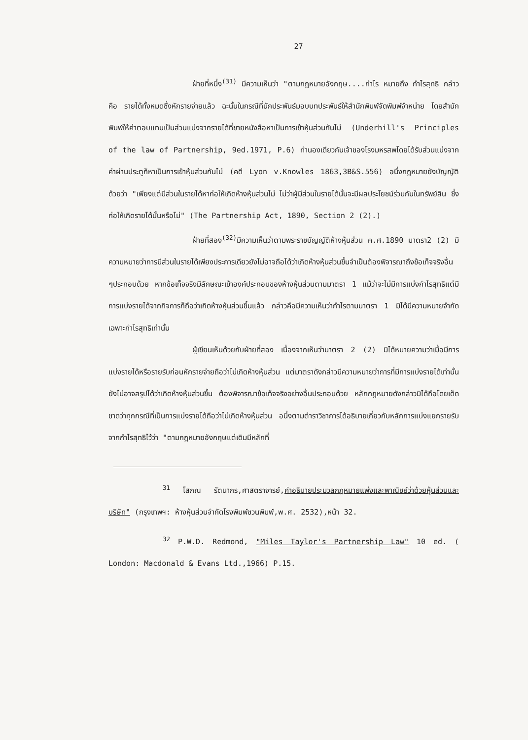27
ฝ่ายที่หนึ่ง<sup>(31)</sup> มีความเห็นว่า "ตามกฎหมายอังกฤษ....กำไร หมายถึง กำไรสุทธิ กล่าวคือ รายได้ทั้งหมดซึ่งหักรายจ่ายแล้ว ฉะนั้นในกรณีที่นักประพันธ์มอบบทประพันธ์ให้สำนักพิมพ์จัดพิมพ์จำหน่าย โดยสำนักพิมพ์ให้ค่าตอบแทนเป็นส่วนแบ่งจากรายได้ที่ขายหนังสือหาเป็นการเข้าหุ้นส่วนกันไม่ (Underhill's Principles of the law of Partnership, 9ed.1971, P.6) ทำนองเดียวกันเจ้าของโรงมหรสพโดยได้รับส่วนแบ่งจากค่าผ่านประตูก็หาเป็นการเข้าหุ้นส่วนกันไม่ (คดี Lyon v.Knowles 1863,3B&S.556) อนึ่งกฎหมายยังบัญญัติด้วยว่า "เพียงแต่มีส่วนในรายได้หาก่อให้เกิดห้างหุ้นส่วนไม่ ไม่ว่าผู้มีส่วนในรายได้นั้นจะมีผลประโยชน์ร่วมกันในทรัพย์สิน ซึ่งก่อให้เกิดรายได้นั้นหรือไม่" (The Partnership Act, 1890, Section 2 (2).)
ฝ่ายที่สอง<sup>(32)</sup>มีความเห็นว่าตามพระราชบัญญัติห้างหุ้นส่วน ค.ศ.1890 มาตรา2 (2) มีความหมายว่าการมีส่วนในรายได้เพียงประการเดียวยังไม่อาจถือได้ว่าเกิดห้างหุ้นส่วนขึ้นจำเป็นต้องพิจารณาถึงข้อเท็จจริงอื่น ๆประกอบด้วย หากข้อเท็จจริงมีลักษณะเข้าองค์ประกอบของห้างหุ้นส่วนตามมาตรา 1 แม้ว่าจะไม่มีการแบ่งกำไรสุทธิแต่มีการแบ่งรายได้จากกิจการก็ถือว่าเกิดห้างหุ้นส่วนขึ้นแล้ว กล่าวคือมีความเห็นว่ากำไรตามมาตรา 1 มิได้มีความหมายจำกัดเฉพาะกำไรสุทธิเท่านั้น
ผู้เขียนเห็นด้วยกับฝ่ายที่สอง เนื่องจากเห็นว่ามาตรา 2 (2) มิได้หมายความว่าเมื่อมีการแบ่งรายได้หรือรายรับก่อนหักรายจ่ายถือว่าไม่เกิดห้างหุ้นส่วน แต่มาตราดังกล่าวมีความหมายว่าการที่มีการแบ่งรายได้เท่านั้นยังไม่อาจสรุปได้ว่าเกิดห้างหุ้นส่วนขึ้น ต้องพิจารณาข้อเท็จจริงอย่างอื่นประกอบด้วย หลักกฎหมายดังกล่าวมิได้ถือโดยเด็ดขาดว่าทุกกรณีที่เป็นการแบ่งรายได้ถือว่าไม่เกิดห้างหุ้นส่วน อนึ่งตามตำราวิชาการได้อธิบายเกี่ยวกับหลักการแบ่งแยกรายรับจากกำไรสุทธิไว้ว่า "ตามกฎหมายอังกฤษแต่เดิมมีหลักที่
<sup>31</sup> โสภณ รัตนากร,ศาสตราจารย์,คำอธิบายประมวลกฎหมายแพ่งและพาณิชย์ว่าด้วยหุ้นส่วนและบริษัท" (กรุงเทพฯ: ห้างหุ้นส่วนจำกัดโรงพิมพ์ชวนพิมพ์,พ.ศ. 2532),หน้า 32.
<sup>32</sup> P.W.D. Redmond, "Miles Taylor's Partnership Law" 10 ed. ( London: Macdonald & Evans Ltd.,1966) P.15.